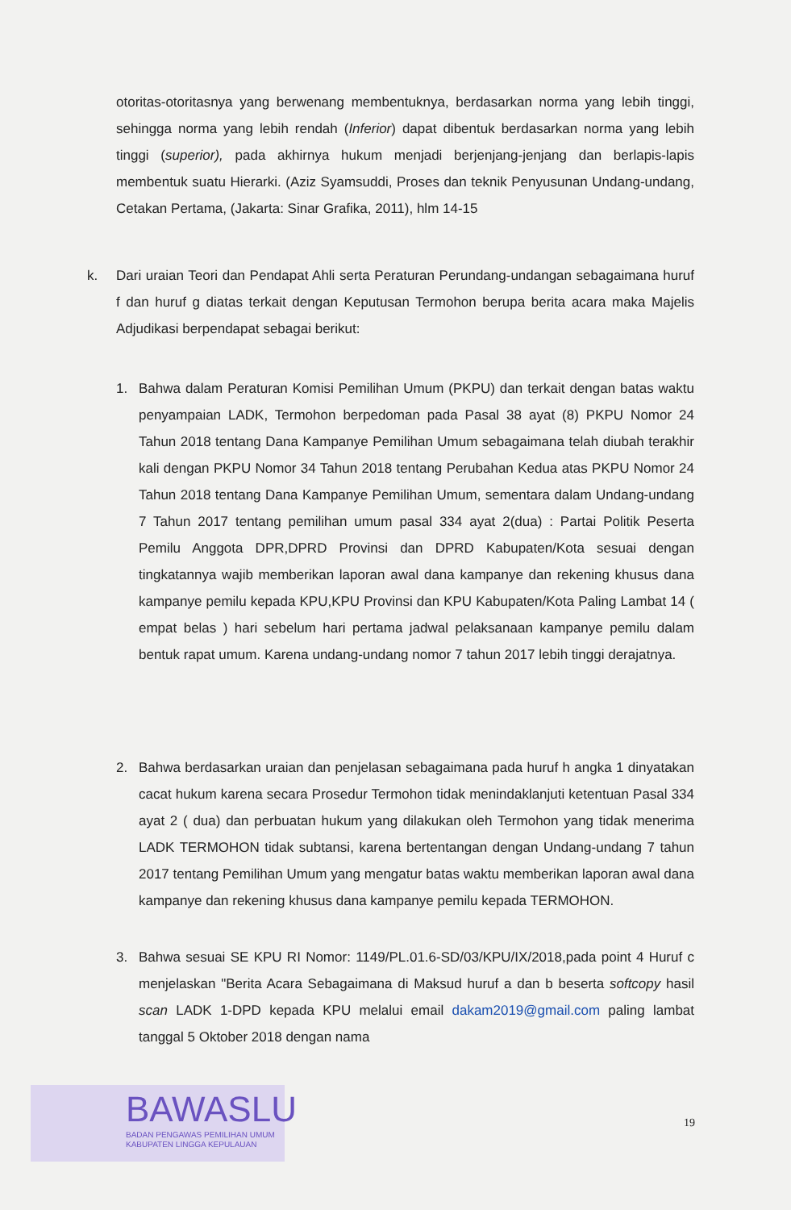otoritas-otoritasnya yang berwenang membentuknya, berdasarkan norma yang lebih tinggi, sehingga norma yang lebih rendah (Inferior) dapat dibentuk berdasarkan norma yang lebih tinggi (superior), pada akhirnya hukum menjadi berjenjang-jenjang dan berlapis-lapis membentuk suatu Hierarki. (Aziz Syamsuddi, Proses dan teknik Penyusunan Undang-undang, Cetakan Pertama, (Jakarta: Sinar Grafika, 2011), hlm 14-15
k. Dari uraian Teori dan Pendapat Ahli serta Peraturan Perundang-undangan sebagaimana huruf f dan huruf g diatas terkait dengan Keputusan Termohon berupa berita acara maka Majelis Adjudikasi berpendapat sebagai berikut:
1. Bahwa dalam Peraturan Komisi Pemilihan Umum (PKPU) dan terkait dengan batas waktu penyampaian LADK, Termohon berpedoman pada Pasal 38 ayat (8) PKPU Nomor 24 Tahun 2018 tentang Dana Kampanye Pemilihan Umum sebagaimana telah diubah terakhir kali dengan PKPU Nomor 34 Tahun 2018 tentang Perubahan Kedua atas PKPU Nomor 24 Tahun 2018 tentang Dana Kampanye Pemilihan Umum, sementara dalam Undang-undang 7 Tahun 2017 tentang pemilihan umum pasal 334 ayat 2(dua) : Partai Politik Peserta Pemilu Anggota DPR,DPRD Provinsi dan DPRD Kabupaten/Kota sesuai dengan tingkatannya wajib memberikan laporan awal dana kampanye dan rekening khusus dana kampanye pemilu kepada KPU,KPU Provinsi dan KPU Kabupaten/Kota Paling Lambat 14 ( empat belas ) hari sebelum hari pertama jadwal pelaksanaan kampanye pemilu dalam bentuk rapat umum. Karena undang-undang nomor 7 tahun 2017 lebih tinggi derajatnya.
2. Bahwa berdasarkan uraian dan penjelasan sebagaimana pada huruf h angka 1 dinyatakan cacat hukum karena secara Prosedur Termohon tidak menindaklanjuti ketentuan Pasal 334 ayat 2 ( dua) dan perbuatan hukum yang dilakukan oleh Termohon yang tidak menerima LADK TERMOHON tidak subtansi, karena bertentangan dengan Undang-undang 7 tahun 2017 tentang Pemilihan Umum yang mengatur batas waktu memberikan laporan awal dana kampanye dan rekening khusus dana kampanye pemilu kepada TERMOHON.
3. Bahwa sesuai SE KPU RI Nomor: 1149/PL.01.6-SD/03/KPU/IX/2018,pada point 4 Huruf c menjelaskan "Berita Acara Sebagaimana di Maksud huruf a dan b beserta softcopy hasil scan LADK 1-DPD kepada KPU melalui email dakam2019@gmail.com paling lambat tanggal 5 Oktober 2018 dengan nama
BAWASLU
BADAN PENGAWAS PEMILIHAN UMUM
KABUPATEN LINGGA KEPULAUAN
19